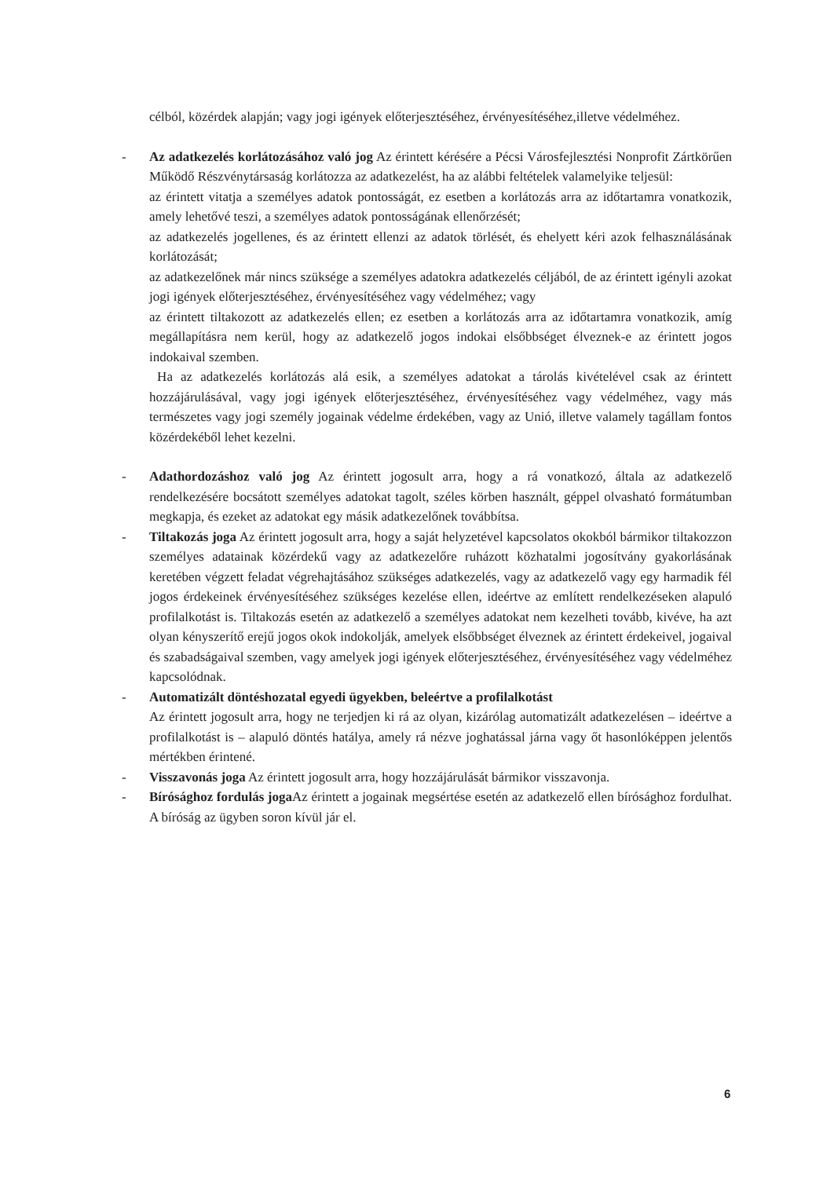célból, közérdek alapján; vagy jogi igények előterjesztéséhez, érvényesítéséhez,illetve védelméhez.
-
Az adatkezelés korlátozásához való jog Az érintett kérésére a Pécsi Városfejlesztési Nonprofit Zártkörűen Működő Részvénytársaság korlátozza az adatkezelést, ha az alábbi feltételek valamelyike teljesül:
az érintett vitatja a személyes adatok pontosságát, ez esetben a korlátozás arra az időtartamra vonatkozik, amely lehetővé teszi, a személyes adatok pontosságának ellenőrzését;
az adatkezelés jogellenes, és az érintett ellenzi az adatok törlését, és ehelyett kéri azok felhasználásának korlátozását;
az adatkezelőnek már nincs szüksége a személyes adatokra adatkezelés céljából, de az érintett igényli azokat jogi igények előterjesztéséhez, érvényesítéséhez vagy védelméhez; vagy
az érintett tiltakozott az adatkezelés ellen; ez esetben a korlátozás arra az időtartamra vonatkozik, amíg megállapításra nem kerül, hogy az adatkezelő jogos indokai elsőbbséget élveznek-e az érintett jogos indokaival szemben.
Ha az adatkezelés korlátozás alá esik, a személyes adatokat a tárolás kivételével csak az érintett hozzájárulásával, vagy jogi igények előterjesztéséhez, érvényesítéséhez vagy védelméhez, vagy más természetes vagy jogi személy jogainak védelme érdekében, vagy az Unió, illetve valamely tagállam fontos közérdekéből lehet kezelni.
-
Adathordozáshoz való jog Az érintett jogosult arra, hogy a rá vonatkozó, általa az adatkezelő rendelkezésére bocsátott személyes adatokat tagolt, széles körben használt, géppel olvasható formátumban megkapja, és ezeket az adatokat egy másik adatkezelőnek továbbítsa.
-
Tiltakozás joga Az érintett jogosult arra, hogy a saját helyzetével kapcsolatos okokból bármikor tiltakozzon személyes adatainak közérdekű vagy az adatkezelőre ruházott közhatalmi jogosítvány gyakorlásának keretében végzett feladat végrehajtásához szükséges adatkezelés, vagy az adatkezelő vagy egy harmadik fél jogos érdekeinek érvényesítéséhez szükséges kezelése ellen, ideértve az említett rendelkezéseken alapuló profilalkotást is. Tiltakozás esetén az adatkezelő a személyes adatokat nem kezelheti tovább, kivéve, ha azt olyan kényszerítő erejű jogos okok indokolják, amelyek elsőbbséget élveznek az érintett érdekeivel, jogaival és szabadságaival szemben, vagy amelyek jogi igények előterjesztéséhez, érvényesítéséhez vagy védelméhez kapcsolódnak.
-
Automatizált döntéshozatal egyedi ügyekben, beleértve a profilalkotást
Az érintett jogosult arra, hogy ne terjedjen ki rá az olyan, kizárólag automatizált adatkezelésen – ideértve a profilalkotást is – alapuló döntés hatálya, amely rá nézve joghatással járna vagy őt hasonlóképpen jelentős mértékben érintené.
-
Visszavonás joga Az érintett jogosult arra, hogy hozzájárulását bármikor visszavonja.
-
Bírósághoz fordulás joga Az érintett a jogainak megsértése esetén az adatkezelő ellen bírósághoz fordulhat. A bíróság az ügyben soron kívül jár el.
6